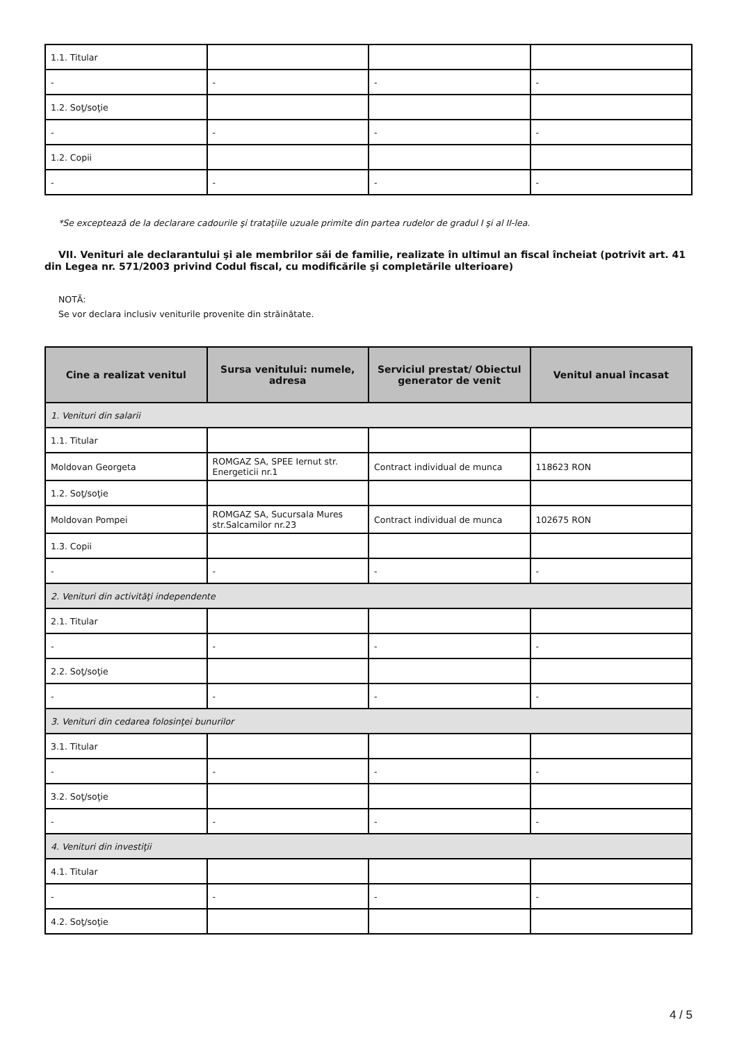| 1.1. Titular | | | |
| - | - | - | - |
| 1.2. Soţ/soţie | | | |
| - | - | - | - |
| 1.2. Copii | | | |
| - | - | - | - |
*Se exceptează de la declarare cadourile şi trataţiile uzuale primite din partea rudelor de gradul I şi al II-lea.
VII. Venituri ale declarantului şi ale membrilor săi de familie, realizate în ultimul an fiscal încheiat (potrivit art. 41 din Legea nr. 571/2003 privind Codul fiscal, cu modificările şi completările ulterioare)
NOTĂ:
Se vor declara inclusiv veniturile provenite din străinătate.
| Cine a realizat venitul | Sursa venitului: numele, adresa | Serviciul prestat/ Obiectul generator de venit | Venitul anual încasat |
| --- | --- | --- | --- |
| 1. Venituri din salarii | | | |
| 1.1. Titular | | | |
| Moldovan Georgeta | ROMGAZ SA, SPEE Iernut str. Energeticii nr.1 | Contract individual de munca | 118623 RON |
| 1.2. Soţ/soţie | | | |
| Moldovan Pompei | ROMGAZ SA, Sucursala Mures str.Salcamilor nr.23 | Contract individual de munca | 102675 RON |
| 1.3. Copii | | | |
| - | - | - | - |
| 2. Venituri din activităţi independente | | | |
| 2.1. Titular | | | |
| - | - | - | - |
| 2.2. Soţ/soţie | | | |
| - | - | - | - |
| 3. Venituri din cedarea folosinţei bunurilor | | | |
| 3.1. Titular | | | |
| - | - | - | - |
| 3.2. Soţ/soţie | | | |
| - | - | - | - |
| 4. Venituri din investiţii | | | |
| 4.1. Titular | | | |
| - | - | - | - |
| 4.2. Soţ/soţie | | | |
4 / 5